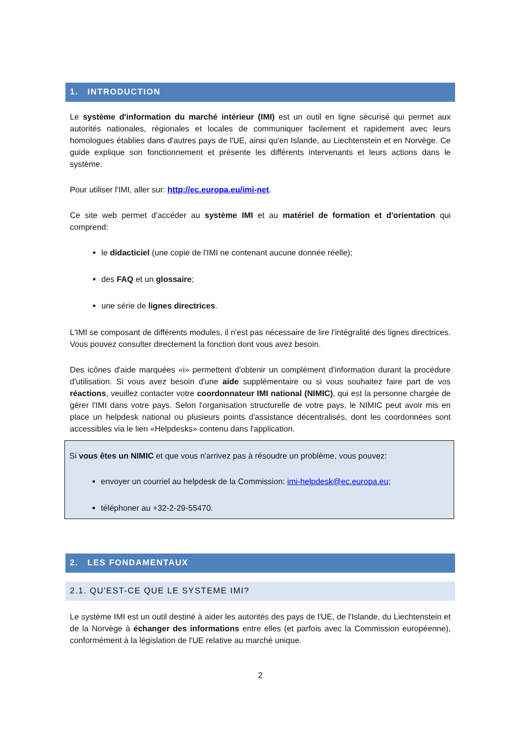1. INTRODUCTION
Le système d'information du marché intérieur (IMI) est un outil en ligne sécurisé qui permet aux autorités nationales, régionales et locales de communiquer facilement et rapidement avec leurs homologues établies dans d'autres pays de l'UE, ainsi qu'en Islande, au Liechtenstein et en Norvège. Ce guide explique son fonctionnement et présente les différents intervenants et leurs actions dans le système.
Pour utiliser l'IMI, aller sur: http://ec.europa.eu/imi-net.
Ce site web permet d'accéder au système IMI et au matériel de formation et d'orientation qui comprend:
le didacticiel (une copie de l'IMI ne contenant aucune donnée réelle);
des FAQ et un glossaire;
une série de lignes directrices.
L'IMI se composant de différents modules, il n'est pas nécessaire de lire l'intégralité des lignes directrices. Vous pouvez consulter directement la fonction dont vous avez besoin.
Des icônes d'aide marquées «i» permettent d'obtenir un complément d'information durant la procédure d'utilisation. Si vous avez besoin d'une aide supplémentaire ou si vous souhaitez faire part de vos réactions, veuillez contacter votre coordonnateur IMI national (NIMIC), qui est la personne chargée de gérer l'IMI dans votre pays. Selon l'organisation structurelle de votre pays, le NIMIC peut avoir mis en place un helpdesk national ou plusieurs points d'assistance décentralisés, dont les coordonnées sont accessibles via le lien «Helpdesks» contenu dans l'application.
Si vous êtes un NIMIC et que vous n'arrivez pas à résoudre un problème, vous pouvez:
envoyer un courriel au helpdesk de la Commission: imi-helpdesk@ec.europa.eu;
téléphoner au +32-2-29-55470.
2. LES FONDAMENTAUX
2.1. QU'EST-CE QUE LE SYSTEME IMI?
Le système IMI est un outil destiné à aider les autorités des pays de l'UE, de l'Islande, du Liechtenstein et de la Norvège à échanger des informations entre elles (et parfois avec la Commission européenne), conformément à la législation de l'UE relative au marché unique.
2